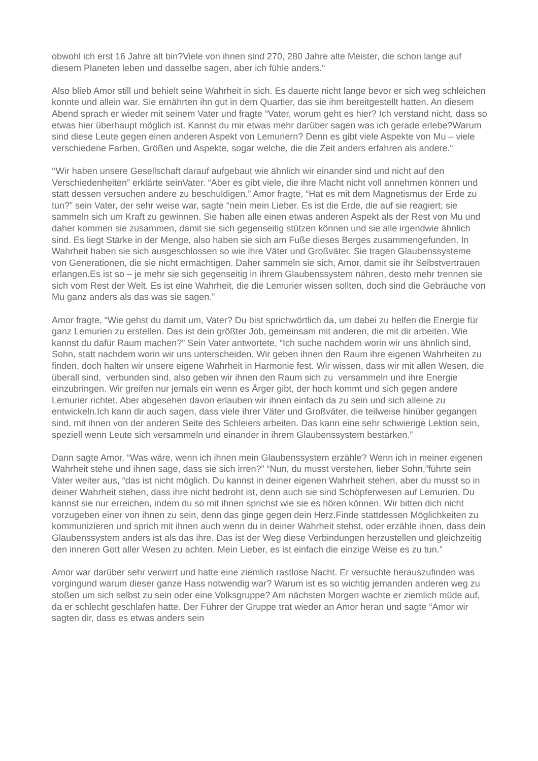obwohl ich erst 16 Jahre alt bin?Viele von ihnen sind 270, 280 Jahre alte Meister, die schon lange auf diesem Planeten leben und dasselbe sagen, aber ich fühle anders.“
Also blieb Amor still und behielt seine Wahrheit in sich. Es dauerte nicht lange bevor er sich weg schleichen konnte und allein war. Sie ernährten ihn gut in dem Quartier, das sie ihm bereitgestellt hatten. An diesem Abend sprach er wieder mit seinem Vater und fragte “Vater, worum geht es hier? Ich verstand nicht, dass so etwas hier überhaupt möglich ist. Kannst du mir etwas mehr darüber sagen was ich gerade erlebe?Warum sind diese Leute gegen einen anderen Aspekt von Lemuriern? Denn es gibt viele Aspekte von Mu – viele verschiedene Farben, Größen und Aspekte, sogar welche, die die Zeit anders erfahren als andere.“
‘‘Wir haben unsere Gesellschaft darauf aufgebaut wie ähnlich wir einander sind und nicht auf den Verschiedenheiten” erklärte seinVater. “Aber es gibt viele, die ihre Macht nicht voll annehmen können und statt dessen versuchen andere zu beschuldigen.” Amor fragte, “Hat es mit dem Magnetismus der Erde zu tun?” sein Vater, der sehr weise war, sagte “nein mein Lieber. Es ist die Erde, die auf sie reagiert; sie sammeln sich um Kraft zu gewinnen. Sie haben alle einen etwas anderen Aspekt als der Rest von Mu und daher kommen sie zusammen, damit sie sich gegenseitig stützen können und sie alle irgendwie ähnlich sind. Es liegt Stärke in der Menge, also haben sie sich am Fuße dieses Berges zusammengefunden. In Wahrheit haben sie sich ausgeschlossen so wie ihre Väter und Großväter. Sie tragen Glaubenssysteme von Generationen, die sie nicht ermächtigen. Daher sammeln sie sich, Amor, damit sie ihr Selbstvertrauen erlangen.Es ist so – je mehr sie sich gegenseitig in ihrem Glaubenssystem nähren, desto mehr trennen sie sich vom Rest der Welt. Es ist eine Wahrheit, die die Lemurier wissen sollten, doch sind die Gebräuche von Mu ganz anders als das was sie sagen.”
Amor fragte, “Wie gehst du damit um, Vater? Du bist sprichwörtlich da, um dabei zu helfen die Energie für ganz Lemurien zu erstellen. Das ist dein größter Job, gemeinsam mit anderen, die mit dir arbeiten. Wie kannst du dafür Raum machen?” Sein Vater antwortete, “Ich suche nachdem worin wir uns ähnlich sind, Sohn, statt nachdem worin wir uns unterscheiden. Wir geben ihnen den Raum ihre eigenen Wahrheiten zu finden, doch halten wir unsere eigene Wahrheit in Harmonie fest. Wir wissen, dass wir mit allen Wesen, die überall sind, verbunden sind, also geben wir ihnen den Raum sich zu versammeln und ihre Energie einzubringen. Wir greifen nur jemals ein wenn es Ärger gibt, der hoch kommt und sich gegen andere Lemurier richtet. Aber abgesehen davon erlauben wir ihnen einfach da zu sein und sich alleine zu entwickeln.Ich kann dir auch sagen, dass viele ihrer Väter und Großväter, die teilweise hinüber gegangen sind, mit ihnen von der anderen Seite des Schleiers arbeiten. Das kann eine sehr schwierige Lektion sein, speziell wenn Leute sich versammeln und einander in ihrem Glaubenssystem bestärken.”
Dann sagte Amor, “Was wäre, wenn ich ihnen mein Glaubenssystem erzähle? Wenn ich in meiner eigenen Wahrheit stehe und ihnen sage, dass sie sich irren?” “Nun, du musst verstehen, lieber Sohn,”führte sein Vater weiter aus, “das ist nicht möglich. Du kannst in deiner eigenen Wahrheit stehen, aber du musst so in deiner Wahrheit stehen, dass ihre nicht bedroht ist, denn auch sie sind Schöpferwesen auf Lemurien. Du kannst sie nur erreichen, indem du so mit ihnen sprichst wie sie es hören können. Wir bitten dich nicht vorzugeben einer von ihnen zu sein, denn das ginge gegen dein Herz.Finde stattdessen Möglichkeiten zu kommunizieren und sprich mit ihnen auch wenn du in deiner Wahrheit stehst, oder erzähle ihnen, dass dein Glaubenssystem anders ist als das ihre. Das ist der Weg diese Verbindungen herzustellen und gleichzeitig den inneren Gott aller Wesen zu achten. Mein Lieber, es ist einfach die einzige Weise es zu tun.”
Amor war darüber sehr verwirrt und hatte eine ziemlich rastlose Nacht. Er versuchte herauszufinden was vorgingund warum dieser ganze Hass notwendig war? Warum ist es so wichtig jemanden anderen weg zu stoßen um sich selbst zu sein oder eine Volksgruppe? Am nächsten Morgen wachte er ziemlich müde auf, da er schlecht geschlafen hatte. Der Führer der Gruppe trat wieder an Amor heran und sagte “Amor wir sagten dir, dass es etwas anders sein